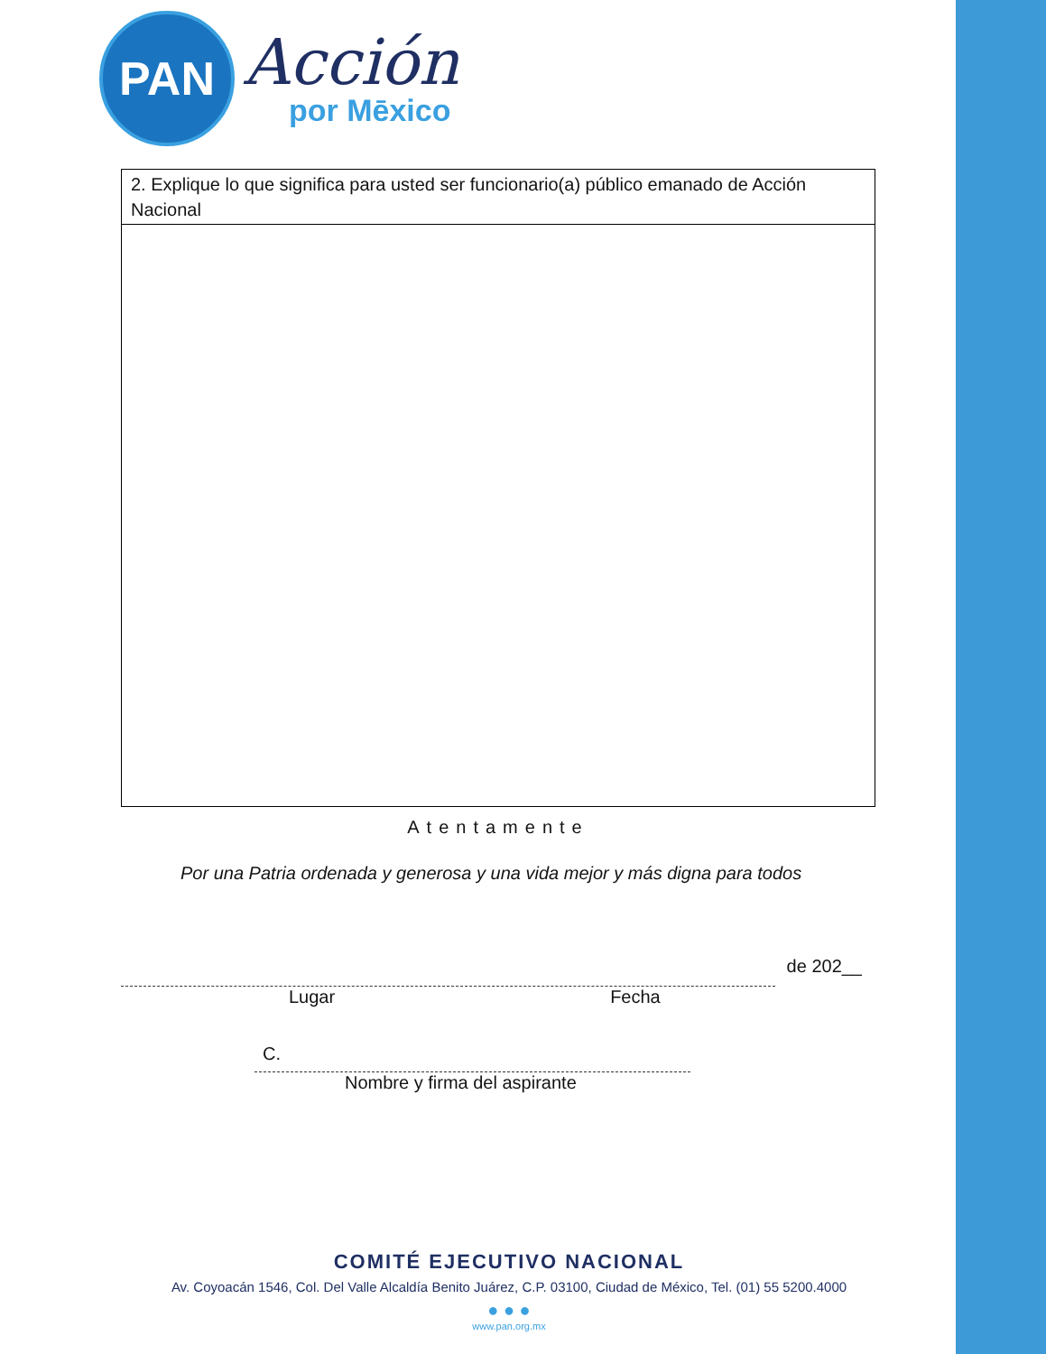PAN
Acción
por Mēxico
| 2. Explique lo que significa para usted ser funcionario(a) público emanado de Acción Nacional |
Atentamente
Por una Patria ordenada y generosa y una vida mejor y más digna para todos
de 202__
Lugar Fecha
C.
Nombre y firma del aspirante
COMITÉ EJECUTIVO NACIONAL
Av. Coyoacán 1546, Col. Del Valle Alcaldía Benito Juárez, C.P. 03100, Ciudad de México, Tel. (01) 55 5200.4000
● ● ●
www.pan.org.mx